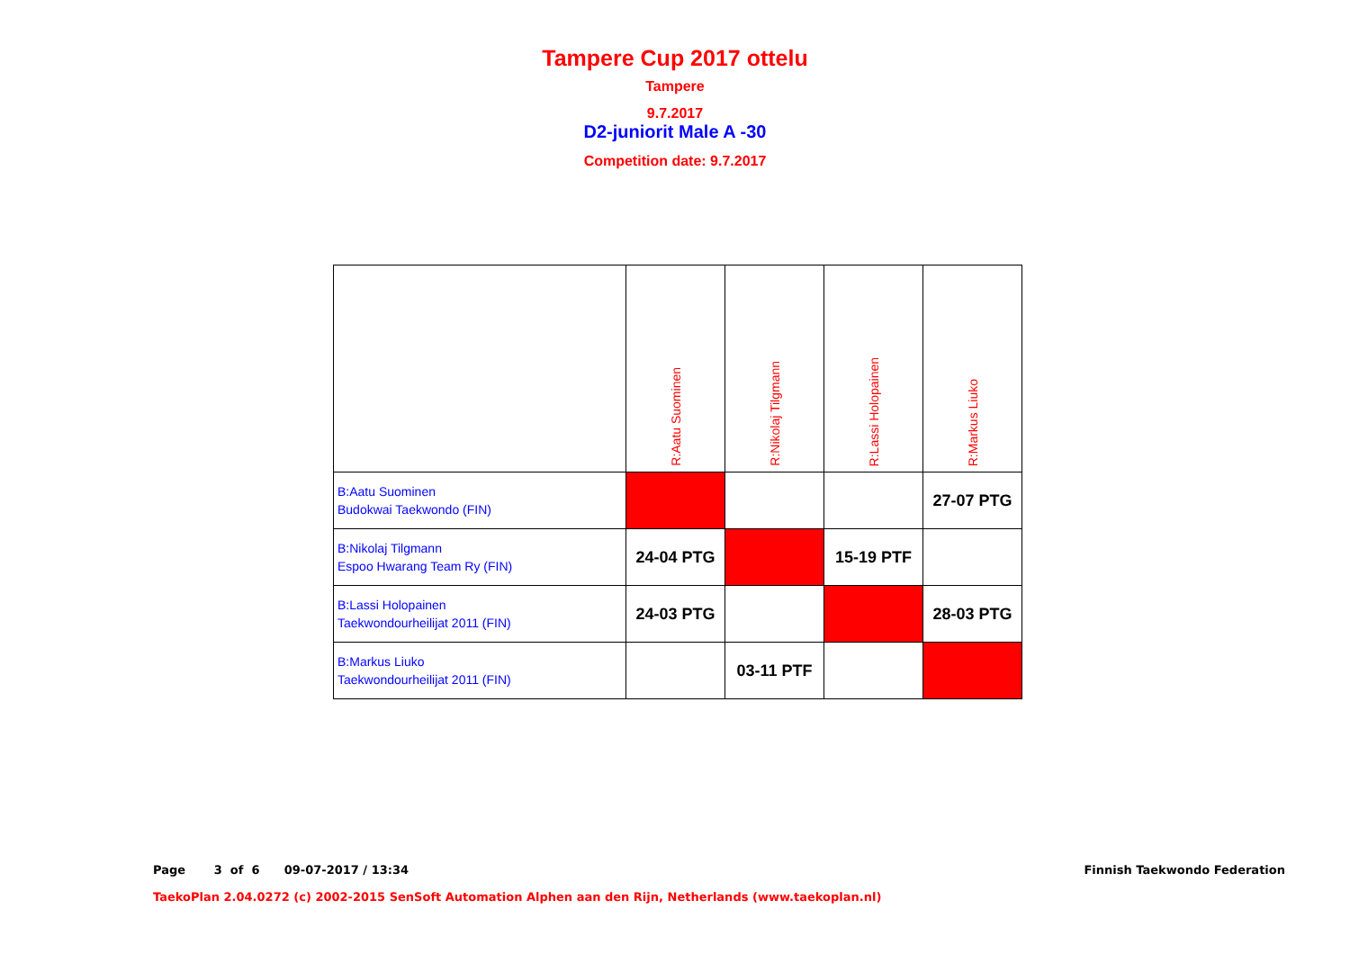Tampere Cup 2017 ottelu
Tampere
9.7.2017
D2-juniorit Male A -30
Competition date: 9.7.2017
| | R:Aatu Suominen | R:Nikolaj Tilgmann | R:Lassi Holopainen | R:Markus Liuko |
| --- | --- | --- | --- | --- |
| B:Aatu Suominen Budokwai Taekwondo (FIN) | | | | 27-07 PTG |
| B:Nikolaj Tilgmann Espoo Hwarang Team Ry (FIN) | 24-04 PTG | | 15-19 PTF | |
| B:Lassi Holopainen Taekwondourheilijat 2011 (FIN) | 24-03 PTG | | | 28-03 PTG |
| B:Markus Liuko Taekwondourheilijat 2011 (FIN) | | 03-11 PTF | | |
Page 3 of 6 09-07-2017 / 13:34
Finnish Taekwondo Federation
TaekoPlan 2.04.0272 (c) 2002-2015 SenSoft Automation Alphen aan den Rijn, Netherlands (www.taekoplan.nl)